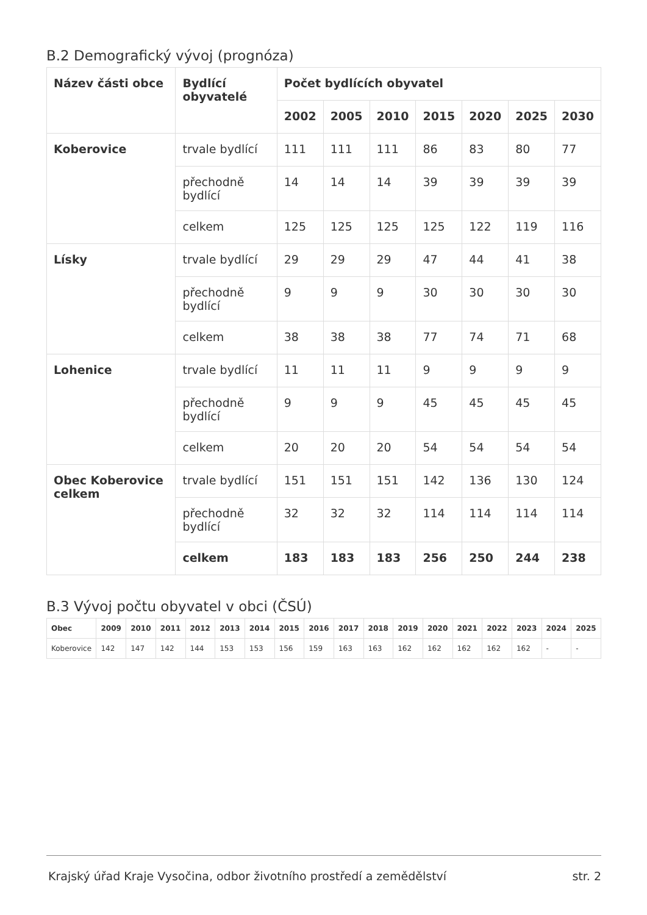B.2 Demografický vývoj (prognóza)
| Název části obce | Bydlící obyvatelé | Počet bydlících obyvatel | | | | | | |
| --- | --- | --- | --- | --- | --- | --- | --- | --- |
| | | 2002 | 2005 | 2010 | 2015 | 2020 | 2025 | 2030 |
| Koberovice | trvale bydlící | 111 | 111 | 111 | 86 | 83 | 80 | 77 |
| | přechodně bydlící | 14 | 14 | 14 | 39 | 39 | 39 | 39 |
| | celkem | 125 | 125 | 125 | 125 | 122 | 119 | 116 |
| Lísky | trvale bydlící | 29 | 29 | 29 | 47 | 44 | 41 | 38 |
| | přechodně bydlící | 9 | 9 | 9 | 30 | 30 | 30 | 30 |
| | celkem | 38 | 38 | 38 | 77 | 74 | 71 | 68 |
| Lohenice | trvale bydlící | 11 | 11 | 11 | 9 | 9 | 9 | 9 |
| | přechodně bydlící | 9 | 9 | 9 | 45 | 45 | 45 | 45 |
| | celkem | 20 | 20 | 20 | 54 | 54 | 54 | 54 |
| Obec Koberovice celkem | trvale bydlící | 151 | 151 | 151 | 142 | 136 | 130 | 124 |
| | přechodně bydlící | 32 | 32 | 32 | 114 | 114 | 114 | 114 |
| | celkem | 183 | 183 | 183 | 256 | 250 | 244 | 238 |
B.3 Vývoj počtu obyvatel v obci (ČSÚ)
| Obec | 2009 | 2010 | 2011 | 2012 | 2013 | 2014 | 2015 | 2016 | 2017 | 2018 | 2019 | 2020 | 2021 | 2022 | 2023 | 2024 | 2025 |
| --- | --- | --- | --- | --- | --- | --- | --- | --- | --- | --- | --- | --- | --- | --- | --- | --- | --- |
| Koberovice | 142 | 147 | 142 | 144 | 153 | 153 | 156 | 159 | 163 | 163 | 162 | 162 | 162 | 162 | 162 | - | - |
Krajský úřad Kraje Vysočina, odbor životního prostředí a zemědělství str. 2